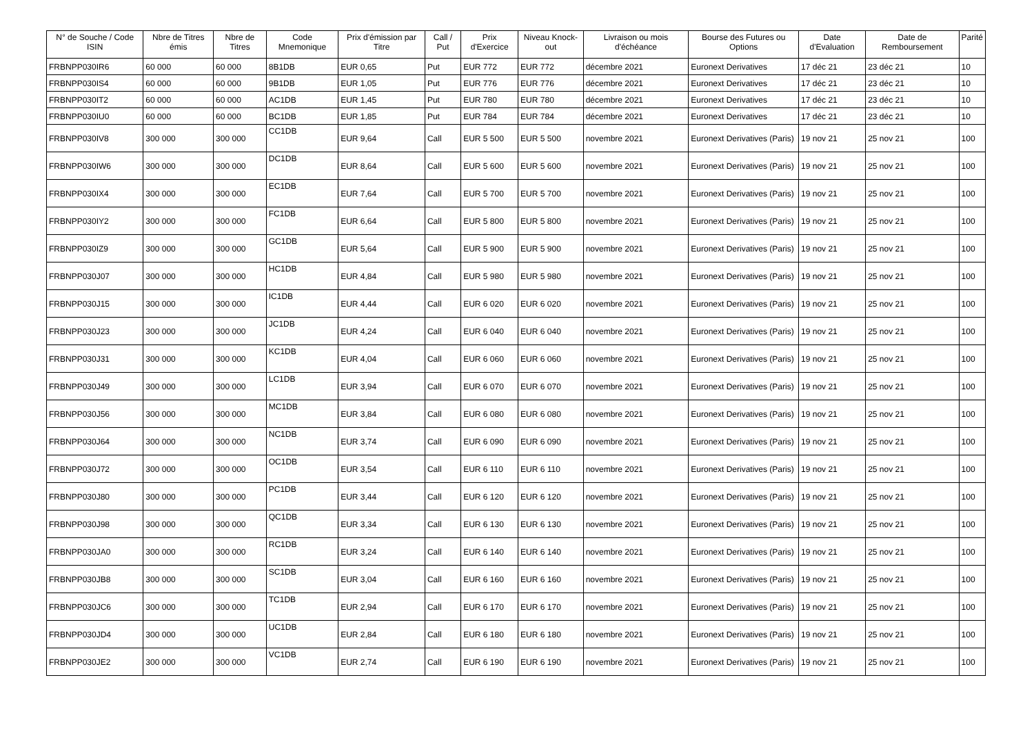| N° de Souche / Code ISIN | Nbre de Titres émis | Nbre de Titres | Code Mnemonique | Prix d'émission par Titre | Call / Put | Prix d'Exercice | Niveau Knock-out | Livraison ou mois d'échéance | Bourse des Futures ou Options | Date d'Evaluation | Date de Remboursement | Parité |
| --- | --- | --- | --- | --- | --- | --- | --- | --- | --- | --- | --- | --- |
| FRBNPP030IR6 | 60 000 | 60 000 | 8B1DB | EUR 0,65 | Put | EUR 772 | EUR 772 | décembre 2021 | Euronext Derivatives | 17 déc 21 | 23 déc 21 | 10 |
| FRBNPP030IS4 | 60 000 | 60 000 | 9B1DB | EUR 1,05 | Put | EUR 776 | EUR 776 | décembre 2021 | Euronext Derivatives | 17 déc 21 | 23 déc 21 | 10 |
| FRBNPP030IT2 | 60 000 | 60 000 | AC1DB | EUR 1,45 | Put | EUR 780 | EUR 780 | décembre 2021 | Euronext Derivatives | 17 déc 21 | 23 déc 21 | 10 |
| FRBNPP030IU0 | 60 000 | 60 000 | BC1DB | EUR 1,85 | Put | EUR 784 | EUR 784 | décembre 2021 | Euronext Derivatives | 17 déc 21 | 23 déc 21 | 10 |
| FRBNPP030IV8 | 300 000 | 300 000 | CC1DB | EUR 9,64 | Call | EUR 5 500 | EUR 5 500 | novembre 2021 | Euronext Derivatives (Paris) | 19 nov 21 | 25 nov 21 | 100 |
| FRBNPP030IW6 | 300 000 | 300 000 | DC1DB | EUR 8,64 | Call | EUR 5 600 | EUR 5 600 | novembre 2021 | Euronext Derivatives (Paris) | 19 nov 21 | 25 nov 21 | 100 |
| FRBNPP030IX4 | 300 000 | 300 000 | EC1DB | EUR 7,64 | Call | EUR 5 700 | EUR 5 700 | novembre 2021 | Euronext Derivatives (Paris) | 19 nov 21 | 25 nov 21 | 100 |
| FRBNPP030IY2 | 300 000 | 300 000 | FC1DB | EUR 6,64 | Call | EUR 5 800 | EUR 5 800 | novembre 2021 | Euronext Derivatives (Paris) | 19 nov 21 | 25 nov 21 | 100 |
| FRBNPP030IZ9 | 300 000 | 300 000 | GC1DB | EUR 5,64 | Call | EUR 5 900 | EUR 5 900 | novembre 2021 | Euronext Derivatives (Paris) | 19 nov 21 | 25 nov 21 | 100 |
| FRBNPP030J07 | 300 000 | 300 000 | HC1DB | EUR 4,84 | Call | EUR 5 980 | EUR 5 980 | novembre 2021 | Euronext Derivatives (Paris) | 19 nov 21 | 25 nov 21 | 100 |
| FRBNPP030J15 | 300 000 | 300 000 | IC1DB | EUR 4,44 | Call | EUR 6 020 | EUR 6 020 | novembre 2021 | Euronext Derivatives (Paris) | 19 nov 21 | 25 nov 21 | 100 |
| FRBNPP030J23 | 300 000 | 300 000 | JC1DB | EUR 4,24 | Call | EUR 6 040 | EUR 6 040 | novembre 2021 | Euronext Derivatives (Paris) | 19 nov 21 | 25 nov 21 | 100 |
| FRBNPP030J31 | 300 000 | 300 000 | KC1DB | EUR 4,04 | Call | EUR 6 060 | EUR 6 060 | novembre 2021 | Euronext Derivatives (Paris) | 19 nov 21 | 25 nov 21 | 100 |
| FRBNPP030J49 | 300 000 | 300 000 | LC1DB | EUR 3,94 | Call | EUR 6 070 | EUR 6 070 | novembre 2021 | Euronext Derivatives (Paris) | 19 nov 21 | 25 nov 21 | 100 |
| FRBNPP030J56 | 300 000 | 300 000 | MC1DB | EUR 3,84 | Call | EUR 6 080 | EUR 6 080 | novembre 2021 | Euronext Derivatives (Paris) | 19 nov 21 | 25 nov 21 | 100 |
| FRBNPP030J64 | 300 000 | 300 000 | NC1DB | EUR 3,74 | Call | EUR 6 090 | EUR 6 090 | novembre 2021 | Euronext Derivatives (Paris) | 19 nov 21 | 25 nov 21 | 100 |
| FRBNPP030J72 | 300 000 | 300 000 | OC1DB | EUR 3,54 | Call | EUR 6 110 | EUR 6 110 | novembre 2021 | Euronext Derivatives (Paris) | 19 nov 21 | 25 nov 21 | 100 |
| FRBNPP030J80 | 300 000 | 300 000 | PC1DB | EUR 3,44 | Call | EUR 6 120 | EUR 6 120 | novembre 2021 | Euronext Derivatives (Paris) | 19 nov 21 | 25 nov 21 | 100 |
| FRBNPP030J98 | 300 000 | 300 000 | QC1DB | EUR 3,34 | Call | EUR 6 130 | EUR 6 130 | novembre 2021 | Euronext Derivatives (Paris) | 19 nov 21 | 25 nov 21 | 100 |
| FRBNPP030JA0 | 300 000 | 300 000 | RC1DB | EUR 3,24 | Call | EUR 6 140 | EUR 6 140 | novembre 2021 | Euronext Derivatives (Paris) | 19 nov 21 | 25 nov 21 | 100 |
| FRBNPP030JB8 | 300 000 | 300 000 | SC1DB | EUR 3,04 | Call | EUR 6 160 | EUR 6 160 | novembre 2021 | Euronext Derivatives (Paris) | 19 nov 21 | 25 nov 21 | 100 |
| FRBNPP030JC6 | 300 000 | 300 000 | TC1DB | EUR 2,94 | Call | EUR 6 170 | EUR 6 170 | novembre 2021 | Euronext Derivatives (Paris) | 19 nov 21 | 25 nov 21 | 100 |
| FRBNPP030JD4 | 300 000 | 300 000 | UC1DB | EUR 2,84 | Call | EUR 6 180 | EUR 6 180 | novembre 2021 | Euronext Derivatives (Paris) | 19 nov 21 | 25 nov 21 | 100 |
| FRBNPP030JE2 | 300 000 | 300 000 | VC1DB | EUR 2,74 | Call | EUR 6 190 | EUR 6 190 | novembre 2021 | Euronext Derivatives (Paris) | 19 nov 21 | 25 nov 21 | 100 |